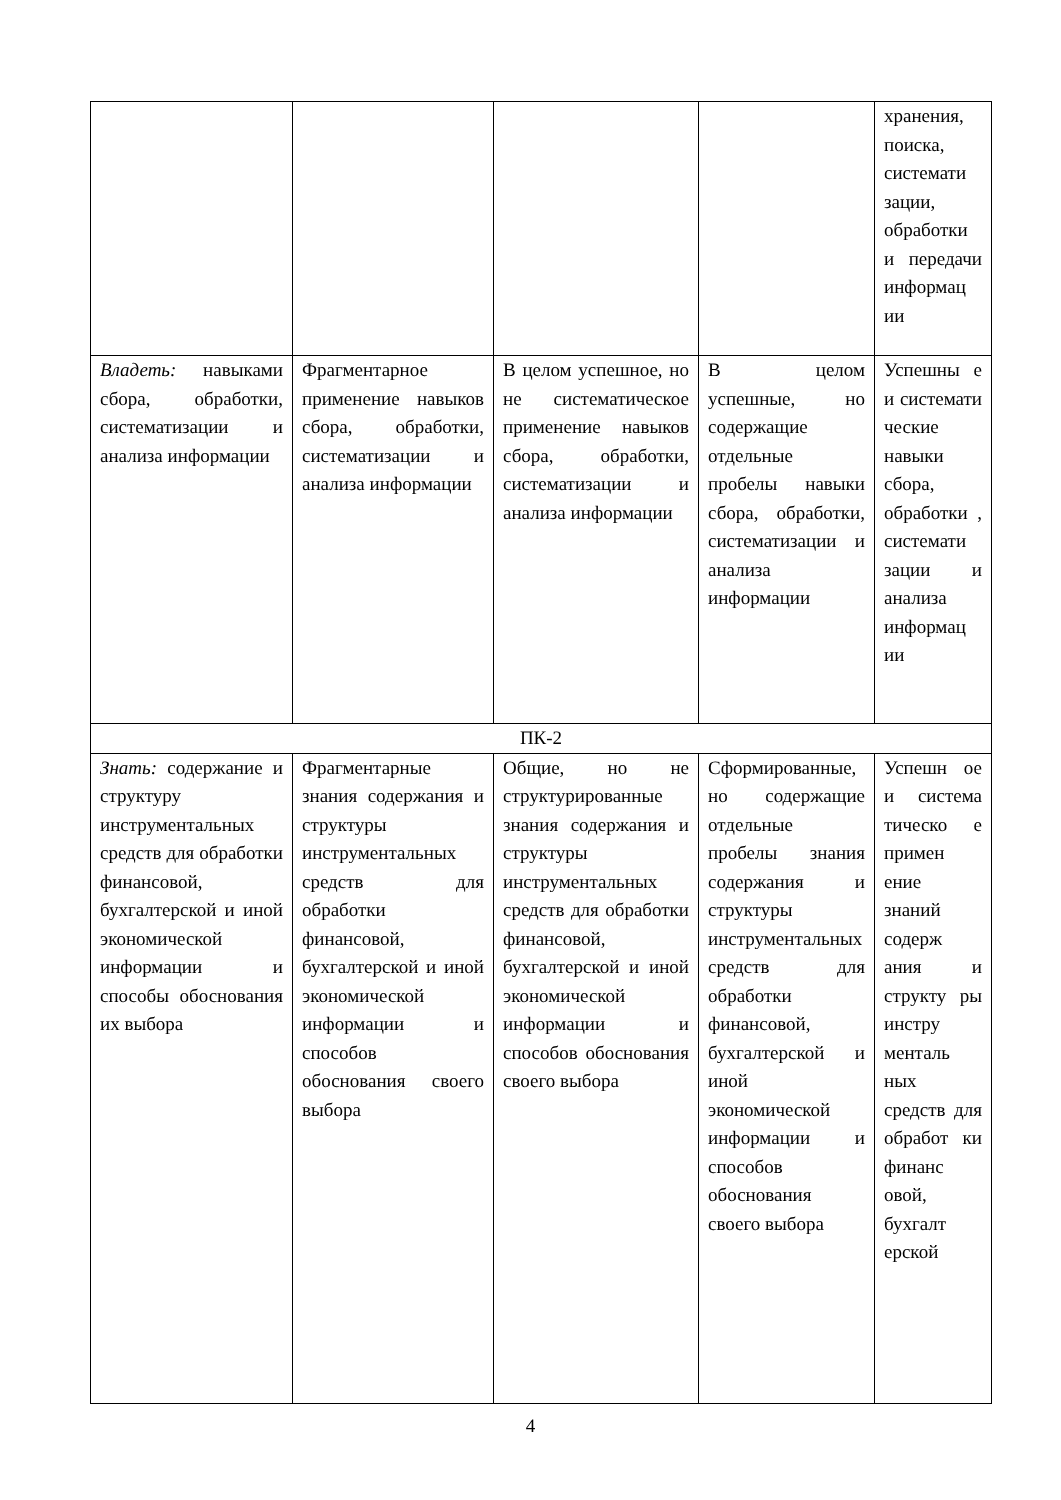| | | | | хранения, поиска, системати зации, обработки и передачи информац ии |
| Владеть: навыками сбора, обработки, систематизации и анализа информации | Фрагментарное применение навыков сбора, обработки, систематизации и анализа информации | В целом успешное, но не систематическое применение навыков сбора, обработки, систематизации и анализа информации | В целом успешные, но содержащие отдельные пробелы навыки сбора, обработки, систематизации и анализа информации | Успешны е и системати ческие навыки сбора, обработки , системати зации и анализа информац ии |
| ПК-2 | | | | |
| Знать: содержание и структуру инструментальных средств для обработки финансовой, бухгалтерской и иной экономической информации и способы обоснования их выбора | Фрагментарные знания содержания и структуры инструментальных средств для обработки финансовой, бухгалтерской и иной экономической информации и способов обоснования своего выбора | Общие, но не структурированные знания содержания и структуры инструментальных средств для обработки финансовой, бухгалтерской и иной экономической информации и способов обоснования своего выбора | Сформированные, но содержащие отдельные пробелы знания содержания и структуры инструментальных средств для обработки финансовой, бухгалтерской и иной экономической информации и способов обоснования своего выбора | Успешн ое и система тическо е примен ение знаний содерж ания и структу ры инстру менталь ных средств для обработ ки финанс овой, бухгалт ерской |
4